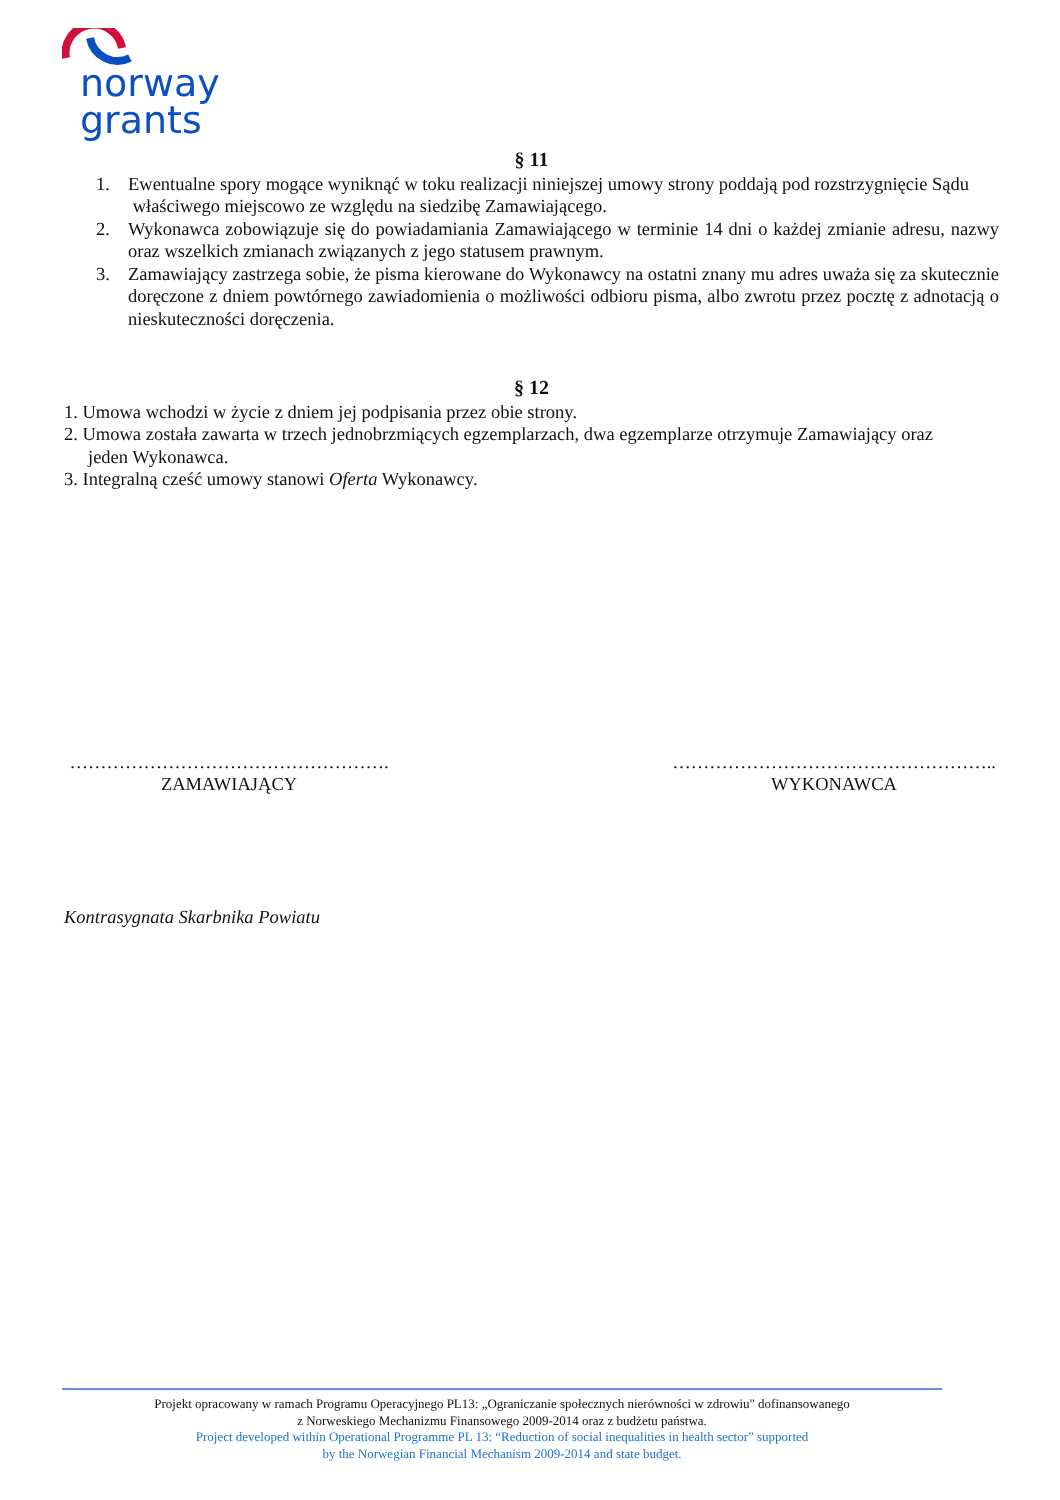norway
grants
§ 11
1. Ewentualne spory mogące wyniknąć w toku realizacji niniejszej umowy strony poddają pod rozstrzygnięcie Sądu
właściwego miejscowo ze względu na siedzibę Zamawiającego.
2. Wykonawca zobowiązuje się do powiadamiania Zamawiającego w terminie 14 dni o każdej zmianie adresu, nazwy oraz wszelkich zmianach związanych z jego statusem prawnym.
3. Zamawiający zastrzega sobie, że pisma kierowane do Wykonawcy na ostatni znany mu adres uważa się za skutecznie doręczone z dniem powtórnego zawiadomienia o możliwości odbioru pisma, albo zwrotu przez pocztę z adnotacją o nieskuteczności doręczenia.
§ 12
1. Umowa wchodzi w życie z dniem jej podpisania przez obie strony.
2. Umowa została zawarta w trzech jednobrzmiących egzemplarzach, dwa egzemplarze otrzymuje Zamawiający oraz
jeden Wykonawca.
3. Integralną cześć umowy stanowi Oferta Wykonawcy.
…………………………………………….
ZAMAWIAJĄCY
……………………………………………..
WYKONAWCA
Kontrasygnata Skarbnika Powiatu
Projekt opracowany w ramach Programu Operacyjnego PL13: „Ograniczanie społecznych nierówności w zdrowiu" dofinansowanego
z Norweskiego Mechanizmu Finansowego 2009-2014 oraz z budżetu państwa.
Project developed within Operational Programme PL 13: “Reduction of social inequalities in health sector” supported
by the Norwegian Financial Mechanism 2009-2014 and state budget.